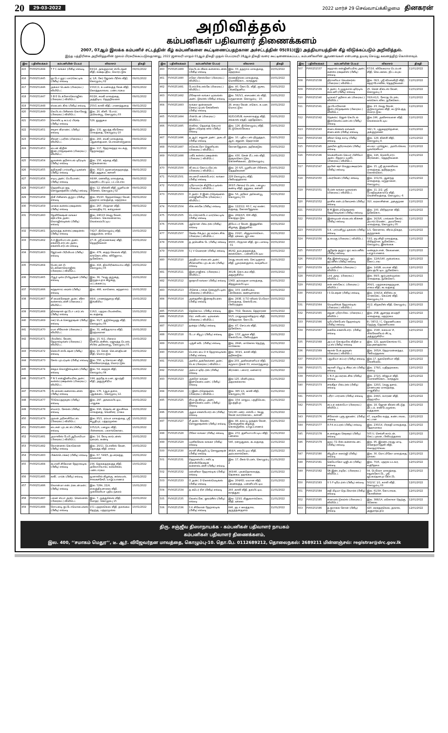20 29-03-2022 2022 மார்ச் 29 செவ்வாய்க்கிழமை தினகரன்
அறிவித்தல்
கம்பனிகள் பதிவாளர் திணைக்களம்
2007, 07ஆம் இலக்க கம்பனிச் சட்டத்தின் கீழ் கம்பனிகளை கூட்டிணைப்பதற்கான அச்சட்டத்தின் 05(01)(இ) அத்தியாயத்தின் கீழ் விடுக்கப்படும் அறிவித்தல்.
இந்த பத்திரிகை அறிவித்தலின் மூலம் பிரசுரிக்கப்படுவதானது, 2022 ஜனவரி மாதம் 01ஆம் திகதி முதல் பெப்ரவரி 28ஆம் திகதி வரை கூட்டிணைக்கப்பட்ட கம்பனிகளின் ஆவணங்கள் என்பதை தயவு செய்து கவனத்திற் கொள்ளவும்.
| இல | பதிவிலக்கம் | கம்பனியின் பெயர் | விலாசம் | திகதி |
| --- | --- | --- | --- | --- |
| 415 | PV00251444 | T F C லங்கா (பீவீடி) எல்டீடி | 83/14, அங்குலான ஸ்டேஷன் வீதி, லக்ஷபதிய, மொரட்டுவ | 09/01/2022 |
| 416 | PV00251445 | ஒட்டோ லூப் மார்கெட்டிங் (பீவீடி) எல்டீடி | ஏ 1/6, சேர் ஜேம்ஸ் பீரிஸ் வீதி, கொழும்பு 02 | 09/01/2022 |
| 417 | PV00251446 | அக்வா பெகஸ் (பிரைவட்) லிமிடெட் | 150/C/1, உயன்வத்த லேக் வீதி, கொத்தலாவல, பண்டாரகம | 09/01/2022 |
| 418 | PV00251447 | S B E டெக்னோலொஜிஸ் (பிரைவட்) லிமிடெட் | 60/2A, சமகி மாவத்தை, அத்திடிய, தெஹிவளை | 09/01/2022 |
| 419 | PV00251448 | ஸ்பைஸ் கிங் (பீவீடி) எல்டீடி | 250/1 காலி வீதி, பாணந்துறை | 09/01/2022 |
| 420 | PV00251449 | கெபிடல் பிசினஸ் கொலேஜ் (பிரைவட்) லிமிடெட் | இல. 20, கிளி.்போர்ட் அவென்யூ, கொழும்பு 03 | 09/01/2022 |
| 421 | PV00251450 | கொலிட்டி கப்பர் பிரஷ் (பீவீடி) எல்டீடி | 529, லுனுகம | 09/01/2022 |
| 422 | PV00251451 | சவுசா கிராண்ட் (பீவீடி) எல்டீடி | இல. 131, ஜயந்த வீரசேகர மாவத்தை, கொழும்பு-10 | 09/01/2022 |
| 423 | PV00251452 | சிலன் டயரிஸ் (பிரைவட்) லிமிடெட் | இல. 283, சமகி மாவத்தை, பலுகஸ்தமன, பொலன்னறுவை | 09/01/2022 |
| 424 | PV00251453 | பைன் கிறீன் இன்டர்நெஷனல் (பிரைவட்) லிமிடெட் | இல. 117, ஹோகந்தர வடக்கு, ஹோகந்தர | 09/01/2022 |
| 425 | PV00251454 | துலன்ஸ் குளோபல் டிரேடிங் (பீவீடி) எல்டீடி | இல. 150, சந்தை வீதி, கடுகன்னாவ. | 09/01/2022 |
| 426 | PV00251455 | ஹிருஷி பார்மசியூட்டிகல்ஸ் (பீவீடி) எல்டீடி | இல. 352/3, மூனமல்கஹவத்த வீதி, தலுகம, களனி | 09/01/2022 |
| 427 | PV00251456 | எடியு அன்ட் பெயோன்ட் (பீவீடி) எல்டீடி | 44/4A, ரணவிரு மாவத்தை, கஹூட்டபிட்டிய, பட்டபொல | 09/01/2022 |
| 428 | PV00251457 | ஹெலியும் ஐடி சொலூஷன்ஸ் (பீவீடி) எல்டீடி | இல. 12, லில்லி வீதி, யூனியன் பிளேஸ், கொழும்பு 02 | 09/01/2022 |
| 429 | PV00251458 | நிகீ பிசினஸ் குறூப் (பீவீடி) எல்டீடி | இல. 85/20, ஹேனகெதர லேன், தஹாம் மாவத்தை, மஹரகம | 09/01/2022 |
| 430 | PV00251459 | மாகல் கன்ஸ்ட்ரக்ஷன்ஸ் (பீவீடி) எல்டீடி | இல. 267, பிரதான வீதி, காரைதீவு 01, கல்முனை | 09/01/2022 |
| 431 | PV00251460 | நேவிகேஷன் லங்கா ஷிப்பிங் அன்ட் லொஜிஸ்டிக்ஸ் (பீவீடி) எல்டீடி | இல. 240/23 2வது லேன், மெகொட கொலன்னாவ, வெல்லம்பிட்டிய | 10/01/2022 |
| 432 | PV00251461 | தல்வத்த கன்ஸ்ட்ரக்ஷன்ஸ் (பீவீடி) எல்டீடி | 742/7, நீர்கொழும்பு வீதி, மத்துமகல, ராகம | 10/01/2022 |
| 433 | PV00251462 | A.A இம்போட்ஸ் அன்ட் எக்ஸ்போர்ட்ஸ் அன்ட் எக்ஸ்போர்ட்ஸ் எல்டீடி | 27 பி, ஸ்ரீ சரணங்கர வீதி, தெஹிவளை | 10/01/2022 |
| 434 | PV00251463 | ஜேர்மன் பிரிமியம் (பீவீடி) எல்டீடி | இல. 479, ஹை-லெவல் வீதி, கங்கொடவில, விஜேராம, நுகேகொட | 10/01/2022 |
| 435 | PV00251464 | பேஸ் எச் பி. டெக்னோலொஜிஸ் (பிரைவட்) லிமிடெட் | இல. 416, திம்பிரிகஸ்யாய வீதி, கொழும்பு 05 | 10/01/2022 |
| 436 | PV00251465 | பீஆர் டிஸ்ட்ரிபியூஷன் (பீவீடி) எல்டீடி | இல. 36, 7வது குறுக்கு, இருதயபுரம் கிழக்கு, மட்டக்களப்பு | 10/01/2022 |
| 437 | PV00251466 | கந்தளாய் ரைஸ் (பீவீடி) எல்டீடி | இல. 466, வானெல, கந்தளாய் | 10/01/2022 |
| 438 | PV00251467 | சீ மைக்ரேஷன் அன்ட் வீசா கன்சால்டன்சி (பிரைவட்) லிமிடெட் | 48/4, பாணந்துறை வீதி, இங்கிரிய | 10/01/2022 |
| 439 | PV00251468 | தில்ஷான் ஒட்டோ பார்ட்ஸ் (பீவீடி) எல்டீடி | 116/1, பஹல பியன்வில, கடவத்தை | 10/01/2022 |
| 440 | PV00251469 | ஈசர் டெக் சொலூஷன் (பீவீடி) எல்டீடி | இல. 91/7, துடுகெமுனு வீதி, கொழும்பு 06 | 10/01/2022 |
| 441 | PV00251470 | ரயா சிலோன் (பிரைவட்) லிமிடெட் | இல. 31, சகிந்தாராம வீதி, இரத்மலான | 10/01/2022 |
| 442 | PV00251471 | பிரமிஸ்ட் லேன்ட் ஹோல்டிங்ஸ் (பிரைவட்) லிமிடெட் | இல. 15, 6/1, பிரைம் ரெசிடென்சிஸ், ரஜவத்த டெரஸ், சிபில் அவென்யூ, கொழும்பு 05. | 10/01/2022 |
| 443 | PV00251472 | செல்பி ஸ்டேஷன் (பீவீடி) எல்டீடி | இல. 10, சென். செபஸ்தியன் வீதி, மொரட்டுவ | 10/01/2022 |
| 444 | PV00251473 | சேஸ் புரபர்டிஸ் (பீவீடி) எல்டீடி | இல. 550, டி சொய்சா வீதி, வில்லோரவத்த, மொரட்டுவ | 10/01/2022 |
| 445 | PV00251474 | ச்சதம் லொஜிஸ்டிக்ஸ் (பீவீடி) எல்டீடி | இல. 54, ஹைக் வீதி, கொழும்பு-04 | 10/01/2022 |
| 446 | PV00251475 | P N S என்ஜினியரிங் அன்ட் கன்ஸ்ட்ரக்ஷன்ஸ் (பிரைவட்) லிமிடெட் | 19H, ஹரித உயன, ஜயந்தி வீதி, அதுருகிரிய | 10/01/2022 |
| 447 | PV00251476 | பிட்வைஸ் கன்சால்டன்ஸ் (பீவீடி) எல்டீடி | இல. 170, 1ஆம் தளம், புதுக்கடை, கொழும்பு 12. | 10/01/2022 |
| 448 | PV00251477 | TDவெப்ஹவுஸ் (பீவீடி) எல்டீடி | இல. 297, அங்கம்பிட்டிய, பாதுக்க | 10/01/2022 |
| 449 | PV00251478 | ஸ்மார்ட் சேல்ஸ் (பீவீடி) எல்டீடி | இல. 93A, ஷெல்டன் ஜயசிங்க மாவத்தை, வெலிசர, ராகம | 10/01/2022 |
| 450 | PV00251479 | ருவன் அசோசியேட்ஸ் (பிரைவட்) லிமிடெட் | இல. 85/1, ரம்யா மாவத்தை, ஸ்ரீ சுபூதிபுர, பத்தரமுல்ல | 10/01/2022 |
| 451 | PV00251480 | டைசன் புரடக்ட்ஸ் (பீவீடி) எல்டீடி | 105/1/A, பழைய வீதி, பின்னவல, பலாங்கொடை | 10/01/2022 |
| 452 | PV00251481 | அமாலிஸ் பேபி ஆமோரியா (பிரைவட்) லிமிடெட் | இல. 14, லேடி கார்டன்ஸ் டிரைவ், கண்டி | 10/01/2022 |
| 453 | PV00251482 | லோன்னஸ் கொகொன் (பீவீடி) எல்டீடி | இல. 20/11, பொலிஸ் லேன், தெவத்த வீதி, ராகம | 10/01/2022 |
| 454 | PV00251483 | பிக்ஸ்டொக்கர் (பீவீடி) எல்டீடி | இல. 67, 549/5, தபசரகந்த, கலவான | 10/01/2022 |
| 455 | PV00251484 | சுபானி சிலோன் ஹோல்டிங் (பீவீடி) எல்டீடி | 234, தெல்கஹவத்த வீதி, அலோபியாவ, வல்மில்ல, பண்டாரகம | 10/01/2022 |
| 456 | PV00251485 | கவீட் பார்க் (பீவீடி) எல்டீடி | நுனாவில் கிழக்கு, கல்வயல், சாவகச்சேரி, யாழ்ப்பாணம் | 10/01/2022 |
| 457 | PV00251486 | வொன்மா என்டர்டைன்மன்ட் (பீவீடி) எல்டீடி | இல. 529k, 22/4, வைத்தியசாலை வீதி, முல்லேரியா புதிய நகரம் | 10/01/2022 |
| 458 | PV00251487 | பலன ஸ்பா அன்ட் வெல்னஸ் (பிரைவட்) லிமிடெட் | இல. 7, முத்துவெல் வீதி, மோதர, கொழும்பு 15 | 10/01/2022 |
| 459 | PV00251488 | ரோயல்டி ஒட்டோமொபைல்ஸ் (பீவீடி) எல்டீடி | 151 பஹலவெல வீதி, தலங்கம தெற்கு, பத்தரமுல்ல | 10/01/2022 |
| இல | பதிவிலக்கம் | கம்பனியின் பெயர் | விலாசம் | திகதி |
| --- | --- | --- | --- | --- |
| 460 | PV00251489 | கெபிடல் லீகல் கன்சால்டன்ஸ் (பீவீடி) எல்டீடி | இல. 03, தஹாம் மாவத்தை, மஹரகம | 10/01/2022 |
| 461 | PV00251490 | எகோ பிளஸ்கோ (பிரைவட்) லிமிடெட் | சரணதிஸ்ஸ மாவத்தை, மொலிகொட, வாத்துவ | 10/01/2022 |
| 462 | PV00251491 | போர்பிங்.எல்கே (பிரைவட்) லிமிடெட் | இல. 40, கோட்டே வீதி, குசல, பங்கதெனிய | 10/01/2022 |
| 463 | PV00251492 | ரிஷோன் லங்கா டிரவல்ஸ் அன்ட் டுவர்ஸ் (பீவீடி) எல்டீடி | இல. 58/3/1, சைமண்ட்ஸ் வீதி, மருதானை, கொழும்பு - 10. | 10/01/2022 |
| 464 | PV00251493 | லங்கா ஒன்லைன் செகரட்டியல் சேர்விசஸ் (பீவீடி) எல்டீடி | 28, சாகர லேன், எகொட உயன, மொரட்டுவ | 10/01/2022 |
| 465 | PV00251494 | பின்டென் (பிரைவட்) லிமிடெட் | 92/D/185/B, வசனாவத்த வீதி, சல்காஸ் சந்தி, மத்தேகொட | 10/01/2022 |
| 466 | PV00251495 | ஸ்கில்ட் ஹெல்த் கெயார் இன்டர்நெஷ னல் (பீவீடி) எல்டீடி | இல. 126, நீர்கொழும்பு வீதி, கட்டுவெல்லேகம | 10/01/2022 |
| 467 | PV00251496 | த ஆர்ட் சலூன் அன்ட் அகடமி (பீவீடி) எல்டீடி | இல. 10, புதிய பஸ் நிறுத்தம், ஆர்ட் சலூன், ஹொரண | 10/01/2022 |
| 468 | PV00251497 | எலெக்ட்ரோ ஜெனியஸ் (பிரைவட்) லிமிடெட் | கோனபீனுவல, ஹிக்கடுவ | 10/01/2022 |
| 469 | PV00251498 | பவீர் கன்ஸ்ட்ரக்ஷன்ஸ் (பிரைவட்) லிமிடெட் | இல. 430, சென் ரீட்டாஸ் வீதி, தளுவகொட்டுவ, கொச்சிக்கடை, நீர்கொழும்பு | 10/01/2022 |
| 470 | PV00251500 | வீ பைப் கோப்பரேட்ஸ் (பிரைவட்) லிமிடெட் | இல. 20 A/5, யூனியன் பிளேஸ், தெஹிவளை | 10/01/2022 |
| 471 | PV00251501 | பைனரி எக்ஸ்போர்ட் லங்கா (பீவீடி) எல்டீடி | 228 கொழும்பு வீதி, பிலிமத்தலாவ | 10/01/2022 |
| 472 | PV00251502 | புரோமார்க் கிறியேட்டிவ்ஸ் (பிரைவட்) லிமிடெட் | 283/5 பிளவர் டெரஸ், பழைய கண்டி வீதி, தலுகம, களனி | 10/01/2022 |
| 473 | PV00251503 | D அன்ட் D இன்டர்நெஷனல் என்ஜினியரிங் (பிரைவட்) லிமிடெட் | இல. 5A, அலோ அவென்யூ, கொழும்பு 03. | 10/01/2022 |
| 474 | PV00251504 | கிக்.எல்கே (பீவீடி) எல்டீடி | இல. 12/212/, 60 C, வுட்லண்ட் வத்தை, கோனபீனுவல. | 10/01/2022 |
| 475 | PV00251505 | டொரொன்டோ மார்கெட்டிங் (பீவீடி) எல்டீடி | இல. 268/A/5, IDH வீதி, கொத்தட்டுவ | 10/01/2022 |
| 476 | PV00251506 | ஆரொன் பில்டர்ஸ் (பீவீடி) எல்டீடி | தியேட்டர் லேன், இணுவில் கிழக்கு, இணுவில் | 10/01/2022 |
| 477 | PV00251507 | கேஷ் பிக்அப் அட்வர்டைசிங் (பிரைவட்) லிமிடெட் | இல. 216/C, மினுவாங்கொட வீதி, ஏக்கல, ஜா-எல | 10/01/2022 |
| 478 | PV00251508 | த அமெசிங் டே (பீவீடி) எல்டீடி | #600, பிரதான வீதி, ஒட்டமாவடி - 01 | 10/01/2022 |
| 479 | PV00251509 | S J V மெரைன் (பீவீடி) எல்டீடி | 46/42, தம்புகஹவத்த, கலல்கொட, பன்னிப்பிட்டிய | 10/01/2022 |
| 480 | PV00251510 | அரதியா ஸ்பைஸ் அன்ட் சீசொனிங் புரடக்ட்ஸ் (பீவீடி) எல்டீடி | 1வது மைல் கல், செட்டிகுளம் வீதி, பூவரசன்குளம், வவுனியா | 10/01/2022 |
| 481 | PV00251511 | இன்பாஜிஸ்ட் (பிரைவட்) லிமிடெட் | 381/B, கொடகம வீதி, அதுருகிரிய | 10/01/2022 |
| 482 | PV00251512 | ஒஷாரி லங்கா (பீவீடி) எல்டீடி | 136D, தர்மரதன மாவத்தை, கித்துலம்பிட்டிய | 10/01/2022 |
| 483 | PV00251513 | பிளெக் டாஸ்க் செக்குரிட்டிஸ் (பிரைவட்) லிமிடெட் | இல. 103, ரன்சியகம, பல்லேகல, கண்டிசாலை | 10/01/2022 |
| 484 | PV00251514 | அன்தனீஸ் இன்ஷரியர்ஸ் (பீவீடி) எல்டீடி | இல. 283E, U.T.D விமல் பெரேரா மாவத்தை, கெஸ்பேவ, பிலியந்தல | 10/01/2022 |
| 485 | PV00251515 | நெகொயட் (பீவீடி) எல்டீடி | இல. 70/2, வேவல, ஹொரண | 10/01/2022 |
| 486 | PV00251516 | ரெட் எலிபன்ட் டிரவல்ஸ் (பிரைவட்) லிமிடெட் | 50/5, ராஜமஹாவிஹார வீதி, மிரிஹான, கோட்டே | 10/01/2022 |
| 487 | PV00251517 | தன்த்ர (பீவீடி) எல்டீடி | இல. 47, செப்பல் வீதி, நுகேகொட | 10/01/2022 |
| 488 | PV00251518 | டேடா கியூப் (பீவீடி) எல்டீடி | இல. 17/C ஆவச வீதி, கெஸ்பேவ, பிலியந்தல | 10/01/2022 |
| 489 | PV00251519 | புஞ்சி கடே (பீவீடி) எல்டீடி | இல. 284A, மாகொல தெற்கு, மாகொல | 10/01/2022 |
| 490 | PV00251520 | பொஸ் பை D K ஹோல்டிங்ஸ் (பீவீடி) எல்டீடி | இல. 303/1, காலி வீதி, ஹிக்கடுவ | 11/01/2022 |
| 491 | PV00251521 | அஸிம் அக்ரிகல்ச்சர் அன்ட் டெக் (பிரைவட்) லிமிடெட் | இல 203, அலிவன்னியர் வீதி, கருவாட்டுகள் 01, சம்மாந்துறை | 11/01/2022 |
| 492 | PV00251522 | அல்பா டிரேடர்ஸ் (பீவீடி) எல்டீடி | கிராண்ட் பஸார், மன்னார் | 11/01/2022 |
| 493 | PV00251523 | அக்ரோ லங்கா இன்வெஸ்ட்மன்ட் (பீவீடி) எல்டீடி | இல 125, மினிபுரகம, அதரகல்லாவ | 11/01/2022 |
| 494 | PV00251524 | J J இன்டர்நெஷனல் (பிரைவட்) லிமிடெட் | இல. 385 1/1, காலி வீதி, கொழும்பு 06 | 11/01/2022 |
| 495 | PV00251525 | சியபத் கிரடிட் அன்ட் இன்வெஸ்ட்மன்ட் (பீவீடி) எல்டீடி | இல. 154, மாதுய, பந்தியெவ, ஜயந்திபுர. | 11/01/2022 |
| 496 | PV00251526 | ஆதம் எக்ஸ்போர்ட்ஸ் (பீவீடி) எல்டீடி | 541/40 பண்ட் எஸ்டேட் 3வது லேன் வாரகொடை, களனி | 11/01/2022 |
| 497 | PV00251527 | சீ அன்ட் லேண்ட் சொலூஷன்ஸ் (பீவீடி) எல்டீடி | இல. 48, கலட்டி முந்தல் லேன், கொக்குவில் கிழக்கு கொக்குவில், யாழ்ப்பாணம் | 11/01/2022 |
| 498 | PV00251528 | ரிகோ லங்கா (பீவீடி) எல்டீடி | இல. 272, குளியாப்பிட்டிய வீதி, பன்னல | 11/01/2022 |
| 499 | PV00251529 | யுனிக்வேவ் லங்கா (பீவீடி) எல்டீடி | 540, ரன்முதுகல, கடவத்தை | 11/01/2022 |
| 500 | PV00251530 | சராசி சிக்குரிட்டி சொலூஷன் (பீவீடி) எல்டீடி | 464/A, எல்பிட்டிய வீதி, அம்பலாங்கொட | 11/01/2022 |
| 501 | PV00251531 | ஹொஸ்பிட்டாலிட்டி கிளசிபிகேஷன் கன்சால்டன்சி (பீவீடி) எல்டீடி | இல. 17, ரீகல் டெரஸ், கொழும்பு 2 | 11/01/2022 |
| 502 | PV00251532 | ரன்னிலா ஹோல்டிங் (பீவீடி) எல்டீடி | 343/40, புவக்தொலவத்த, தெனகம, ஹங்கம | 11/01/2022 |
| 503 | PV00251533 | O அன்ட் D கொஸ்மெடிக்ஸ் (பீவீடி) எல்டீடி | இல. 204/6D, மயான வீதி, பலன்வத்த, பன்னிப்பிட்டிய | 11/01/2022 |
| 504 | PV00251534 | த கடெர் ரிச் (பீவீடி) எல்டீடி | 293 ,காலி வீதி, தல்பிட்டிய, வாத்துவ | 11/01/2022 |
| 505 | PV00251535 | வெஸ்ட்கேட் ஓவர்சீஸ் (பீவீடி) எல்டீடி | இல: 123/1 மினுவாங்கொட வீதி, ஏக்கல | 11/01/2022 |
| 506 | PV00251536 | S K சிலோன் ஹோல்டிங் (பீவீடி) எல்டீடி | 646, குடா கலத்தாவ, குருந்தன்குளம் | 11/01/2022 |
| இல | பதிவிலக்கம் | கம்பனியின் பெயர் | விலாசம் | திகதி |
| --- | --- | --- | --- | --- |
| 507 | PV00251537 | சஹாஸ் என்ஜினியரிங் அன்ட் கன்ஸ்ட்ரக்ஷன்ஸ் (பீவீடி) எல்டீடி | 67/16, விவேகராம டெம்பள் வீதி, வெடகல்ல, நிட்டம்புவ | 11/01/2022 |
| 508 | PV00251538 | திரானியா வென்சர்ஸ் (பிரைவட்) லிமிடெட் | இல. 06/1, ஸ்ரீ விமலசிறி வீதி, கஹுபோவில, தெஹிவளை | 11/01/2022 |
| 509 | PV00251539 | A அன்ட் A முதுவால் டிரேடிங் கம்பனி (பீவீடி) எல்டீடி | 25, சென் கில்டஸ் லேன், கொழும்பு-3 | 11/01/2022 |
| 510 | PV00251540 | டிரவல்7 குளோபல் (பிரைவட்) லிமிடெட் | 33/9-A1/1, சோரத டெரஸ், கங்கொடவில, நுகேகொட. | 11/01/2022 |
| 511 | PV00251541 | அப்போலோன் இன்டர்நெஷனல் (பிரைவட்) லிமிடெட் | இல. 23, 2வது லேன், குடுவாமுல்ல வீதி, கட்டுபெத்த, மொரட்டுவ | 11/01/2022 |
| 512 | PV00251542 | நெக்ஸ்ட் ஜென் கெபிடல் இன்வெஸ்ட்மன்ட்ஸ் (பீவீடி) எல்டீடி | இல.196, அவிசாவளை வீதி, வெல்லம்பிட்டிய | 11/01/2022 |
| 513 | PV00251543 | ஸ்பைசெக்ஸ் லங்கன் ஸ்பைசஸ் (பீவீடி) எல்டீடி | 342 / 6, புலுகஹதென்ன, அக்குறணை | 11/01/2022 |
| 514 | PV00251544 | விலா செத வாடி (பீவீடி) எல்டீடி | இல. 129, கின்சி வீதி, கொழும்பு 8. | 11/01/2022 |
| 515 | PV00251545 | அக்ரில் குரோவர்ஸ் (பீவீடி) எல்டீடி | பைலட் புரஜெக்ட், அம்பேவெல, நுவரெலியா | 11/01/2022 |
| 516 | PV00251546 | மெக்ஸிமஸ் கெயர் பிசியோ அன்ட் ரிஹாப் யுனிட் (பிரைவட்) லிமிடெட் | இல. 14A, மெல்போர்ட் கிரசென்ட், தெஹிவளை. | 11/01/2022 |
| 517 | PV00251547 | குயின் ஷு மெனுபக்ஷரர்ஸ் (பீவீடி) எல்டீடி | இல. 15, ஸ்ரீ ஞானவிமல மாவத்தை, ஹிந்தருவ, கொஸ்கொட | 11/01/2022 |
| 518 | PV00251550 | பவர்வேஸ் (பீவீடி) எல்டீடி | இல. 101/31, ஆனந்த மாவத்தை, மருதானை, கொழும்பு: | 11/01/2022 |
| 519 | PV00251551 | பேர்ள் லங்கா டிரவல்ஸ் (பிரைவட்) லிமிடெட் | இல. 11, 2/2, ஸ்ரீ போதிருக்காராம வீதி, வெள்ளவத்தை, கொழும்பு -6 | 11/01/2022 |
| 520 | PV00251552 | நாசிக் என்டர்பிரைசஸ் (பீவீடி) எல்டீடி | 310, வரகாசின்ன, அக்குறண | 11/01/2022 |
| 521 | PV00251553 | B M இன்டர்நெஷனல் ஹோல்டிங்ஸ் (பீவீடி) எல்டீடி | இல. 100, மிரிஹான வீதி, நுகேகொட | 11/01/2022 |
| 522 | PV00251554 | இண்டியன் ஸ்பைஸ் கிச்சன் (பீவீடி) எல்டீடி | இல. 16/3/6, பால்கன் கோர்ட் அபார்ட்மெண்ட், அமரசேகர மாவத்தை, கொழும்பு 05. | 11/01/2022 |
| 523 | PV00251555 | S.K. பார்மசியூட்டிகல்ஸ் (பீவீடி) எல்டீடி | 1/1, கோனாவ, வீரம்புகெதர, குருநாகல் | 11/01/2022 |
| 524 | PV00251556 | த மைகு (பிரைவட்) லிமிடெட் | 53/1, ரூபசிறி மாவத்தை, மிரிஹான, நுகேகொட, கொழும்பு, இலங்கை | 11/01/2022 |
| 525 | PV00251557 | ஆதேஷ் குறூப் ஒப் கம்பனீஸ் (பீவீடி) எல்டீடி | மண்கும்பான், வேலணை, யாழ்ப்பாணம் | 11/01/2022 |
| 526 | PV00251558 | சீகு இன்ஸ்டிடியூட் ஒப் ஐபனீஸ் (பீவீடி) எல்டீடி | இல. 12/A/140, ருக்மல்கம, கொட்டாவ | 12/01/2022 |
| 527 | PV00251559 | த யுனிவிஸ் (பிரைவட்) லிமிடெட் | இல. 143/B, மயான வீதி, தல்பத்பிட்டிய, நுகேகொட | 12/01/2022 |
| 528 | PV00251560 | பார் அவுட் (பிரைவட்) லிமிடெட் | இல. 89/3, ஜம்புகஸ்முல்ல மாவத்தை, நுகேகொட | 12/01/2022 |
| 529 | PV00251562 | என் எஸ்கேப்ட் (பிரைவட்) லிமிடெட் | 264/1, பஹலகரகஹமுன, ராகம வீதி, கடவத்தை | 12/01/2022 |
| 530 | PV00251563 | I S பெஷன் (பீவீடி) எல்டீடி | இல. 104/14, கிரிஸ்டல் மார்க்கெட், கெய்சர் வீதி, கொழும்பு:11 | 12/01/2022 |
| 531 | PV00251564 | மெடிலிங்க் ஹோல்டிங் (பிரைவட்) லிமிடெட் | 41/2, கிறகரிஸ் வீதி, கொழும்பு 07 | 12/01/2022 |
| 532 | PV00251565 | சதுன் புரோபில்ட் (பிரைவட்) லிமிடெட் | இல. 25B, ஆனந்த மைத்ரி மாவத்தை, மஹரகம | 12/01/2022 |
| 533 | PV00251566 | டிரிப்பிள்பேஸ் ஹோல்டிங் (பீவீடி) எல்டீடி | B / 387/2 / C, தெரணியகல தெற்கு, தெரணியகல | 12/01/2022 |
| 534 | PV00251567 | லக்லே எக்ஸ்போர்ட் (பீவீடி) எல்டீடி | இல. 1540, வலயம் VI, மில்லேனியம் சிட்டி, அத்துருகிரிய | 12/01/2022 |
| 535 | PV00251568 | அப்பர் கொத்மலே கிறீன் டீ புட்ஸ் (பீவீடி) எல்டீடி | இல. 121, ஹல்கொல்ல 01, ஹபுகஸ்தலாவ | 12/01/2022 |
| 536 | PV00251569 | ஷான் பேக் ஹவுஸ் (பிரைவட்) லிமிடெட் | இல. 165/A, ஹொரன்னந்தர, பிலியந்தலை | 12/01/2022 |
| 537 | PV00251570 | பதுமியா சுப்பர் (பீவீடி) எல்டீடி | இல.17, நுவரெலியா வீதி, வெலிமடை | 12/01/2022 |
| 538 | PV00251571 | ஷானி பியூட்டி சீக்ரட்ஸ் (பீவீடி) எல்டீடி | இல. 179/1, யதிஹலகல, கண்டி | 12/01/2022 |
| 539 | PV00251572 | C N A அட்வர்டைசிங் (பீவீடி) எல்டீடி | இல. 272/1, விஜயா வீதி, மொல்லிகொட, வாத்துவ | 12/01/2022 |
| 540 | PV00251573 | சங்கீதா பில்டர்ஸ் (பீவீடி) எல்டீடி | இல. 120/1, 1வது தளம், நாணயகர மாவத்தை, ராஜகிரிய | 12/01/2022 |
| 541 | PV00251574 | பரீரா பார்ம்ஸ் (பீவீடி) எல்டீடி | இல. 244/1, வாரண வீதி, திஹாரிய | 12/01/2022 |
| 542 | PV00251575 | சுப்பர் எக்ஸ்போ (பிரைவட்) லிமிடெட் | இல. 18, ஜோன் கீல்ஸ் வீட்டுத் திட்டம், எண்டேரமுல்ல, வத்தளை. | 12/01/2022 |
| 543 | PV00251576 | சிலோன் புளு ஐலண்ட் (பீவீடி) எல்டீடி | 47, மடிகலே வத்த, கண்டாவல, கட்டான | 12/01/2022 |
| 544 | PV00251577 | A.P.K எப்பரல் (பீவீடி) எல்டீடி | இல. 230/14, பிரகதி மாவத்தை, ஹோமாகம | 12/01/2022 |
| 545 | PV00251578 | உனவ்துவ ஷெஷர் (பீவீடி) எல்டீடி | 505 U, செல்சி கார்டன், கெட்டபுவன, பிலியந்தலை | 12/01/2022 |
| 546 | PV00251579 | ஹப் 72 பிஸ் கன்சால்டன்ட் (பீவீடி) எல்டீடி | இல. 95, இரண்டாவது மாடி, சுனேத்ராதேவி வீதி, கொஹுவெல | 12/01/2022 |
| 547 | PV00251580 | கியூபோ எனர்ஜி (பீவீடி) எல்டீடி | இல. 30, ரொட்ரிகோ மாவத்தை, நாவல | 12/01/2022 |
| 548 | PV00251581 | கெயோகோ டிஜிடல் (பீவீடி) எல்டீடி | இல. 70/A, பஹல யடவர, வத்தேகம | 12/01/2022 |
| 549 | PV00251582 | SN இன்டர்டிரேட் (பிரைவட்) லிமிடெட் | 04, பெரேரா மாவத்தை, எதுல்கோட்டே, ஸ்ரீ ஜயவர்தனபுர கோட்டே | 12/01/2022 |
| 550 | PV00251583 | V S P டிரேடர்ஸ் (பீவீடி) எல்டீடி | 502/1C 1/1, காலி வீதி, கொழும்பு 03 | 12/01/2022 |
| 551 | PV00251584 | சதி மீடியா நெட்வோர்க் (பீவீடி) எல்டீடி | இல. 61/3A, கோபாவக, கோவின்ன | 12/01/2022 |
| 552 | PV00251585 | ஸ்மைல் டுவர்ஸ் (பிரைவட்) லிமிடெட் | இல. 388/1A, மகொலா தெற்கு, மகொல | 12/01/2022 |
| 553 | PV00251586 | த ஒராகல் சோன் (பீவீடி) எல்டீடி | 420, கரகஹவெவ, தலாவ, அனுராதபுரம் | 12/01/2022 |
திரு. சஞ்ஜீவ திஸாநாயக்க - கம்பனிகள் பதிவாளர் நாயகம்
கம்பனிகள் பதிவாளர் திணைக்களம்,
இல. 400, ‘‘சமாகம் மெதுர’’, டீ. ஆர். விஜேவர்தன மாவத்தை, கொழும்பு-10. தொ.பே. 0112689212, தொலைநகல்: 2689211 மின்னஞ்சல்: registrar@drc.gov.lk